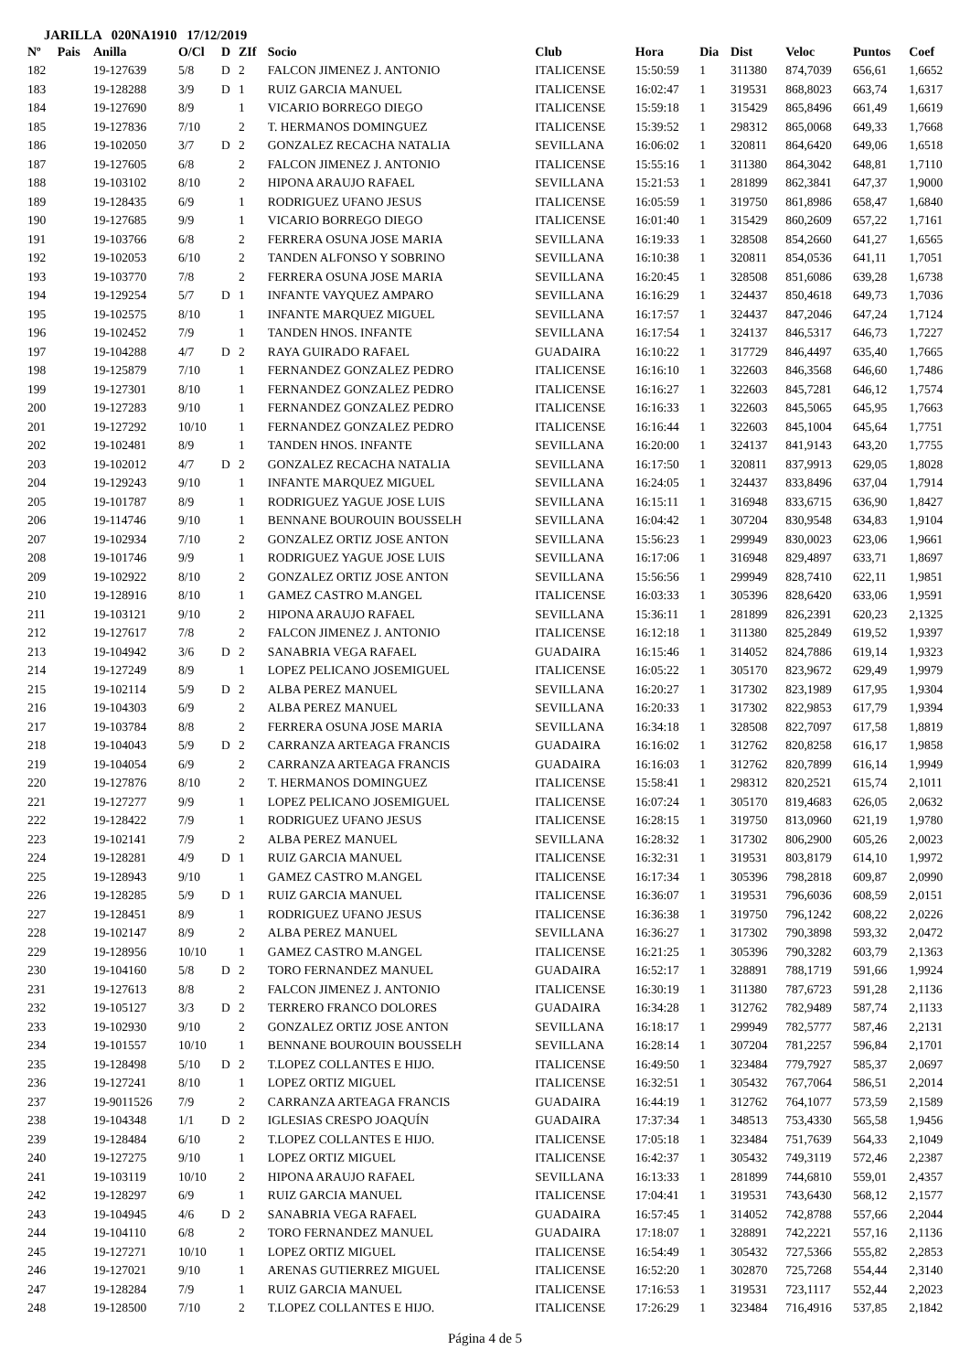JARILLA 020NA1910 17/12/2019
| Nº | Pais | Anilla | O/Cl | D | ZIf | Socio | Club | Hora | Dia | Dist | Veloc | Puntos | Coef |
| --- | --- | --- | --- | --- | --- | --- | --- | --- | --- | --- | --- | --- | --- |
| 182 | | 19-127639 | 5/8 | D | 2 | FALCON JIMENEZ J. ANTONIO | ITALICENSE | 15:50:59 | 1 | 311380 | 874,7039 | 656,61 | 1,6652 |
| 183 | | 19-128288 | 3/9 | D | 1 | RUIZ GARCIA MANUEL | ITALICENSE | 16:02:47 | 1 | 319531 | 868,8023 | 663,74 | 1,6317 |
| 184 | | 19-127690 | 8/9 | | 1 | VICARIO BORREGO DIEGO | ITALICENSE | 15:59:18 | 1 | 315429 | 865,8496 | 661,49 | 1,6619 |
| 185 | | 19-127836 | 7/10 | | 2 | T. HERMANOS DOMINGUEZ | ITALICENSE | 15:39:52 | 1 | 298312 | 865,0068 | 649,33 | 1,7668 |
| 186 | | 19-102050 | 3/7 | D | 2 | GONZALEZ RECACHA NATALIA | SEVILLANA | 16:06:02 | 1 | 320811 | 864,6420 | 649,06 | 1,6518 |
| 187 | | 19-127605 | 6/8 | | 2 | FALCON JIMENEZ J. ANTONIO | ITALICENSE | 15:55:16 | 1 | 311380 | 864,3042 | 648,81 | 1,7110 |
| 188 | | 19-103102 | 8/10 | | 2 | HIPONA ARAUJO RAFAEL | SEVILLANA | 15:21:53 | 1 | 281899 | 862,3841 | 647,37 | 1,9000 |
| 189 | | 19-128435 | 6/9 | | 1 | RODRIGUEZ UFANO JESUS | ITALICENSE | 16:05:59 | 1 | 319750 | 861,8986 | 658,47 | 1,6840 |
| 190 | | 19-127685 | 9/9 | | 1 | VICARIO BORREGO DIEGO | ITALICENSE | 16:01:40 | 1 | 315429 | 860,2609 | 657,22 | 1,7161 |
| 191 | | 19-103766 | 6/8 | | 2 | FERRERA OSUNA JOSE MARIA | SEVILLANA | 16:19:33 | 1 | 328508 | 854,2660 | 641,27 | 1,6565 |
| 192 | | 19-102053 | 6/10 | | 2 | TANDEN ALFONSO Y SOBRINO | SEVILLANA | 16:10:38 | 1 | 320811 | 854,0536 | 641,11 | 1,7051 |
| 193 | | 19-103770 | 7/8 | | 2 | FERRERA OSUNA JOSE MARIA | SEVILLANA | 16:20:45 | 1 | 328508 | 851,6086 | 639,28 | 1,6738 |
| 194 | | 19-129254 | 5/7 | D | 1 | INFANTE VAYQUEZ AMPARO | SEVILLANA | 16:16:29 | 1 | 324437 | 850,4618 | 649,73 | 1,7036 |
| 195 | | 19-102575 | 8/10 | | 1 | INFANTE MARQUEZ MIGUEL | SEVILLANA | 16:17:57 | 1 | 324437 | 847,2046 | 647,24 | 1,7124 |
| 196 | | 19-102452 | 7/9 | | 1 | TANDEN HNOS. INFANTE | SEVILLANA | 16:17:54 | 1 | 324137 | 846,5317 | 646,73 | 1,7227 |
| 197 | | 19-104288 | 4/7 | D | 2 | RAYA GUIRADO RAFAEL | GUADAIRA | 16:10:22 | 1 | 317729 | 846,4497 | 635,40 | 1,7665 |
| 198 | | 19-125879 | 7/10 | | 1 | FERNANDEZ GONZALEZ PEDRO | ITALICENSE | 16:16:10 | 1 | 322603 | 846,3568 | 646,60 | 1,7486 |
| 199 | | 19-127301 | 8/10 | | 1 | FERNANDEZ GONZALEZ PEDRO | ITALICENSE | 16:16:27 | 1 | 322603 | 845,7281 | 646,12 | 1,7574 |
| 200 | | 19-127283 | 9/10 | | 1 | FERNANDEZ GONZALEZ PEDRO | ITALICENSE | 16:16:33 | 1 | 322603 | 845,5065 | 645,95 | 1,7663 |
| 201 | | 19-127292 | 10/10 | | 1 | FERNANDEZ GONZALEZ PEDRO | ITALICENSE | 16:16:44 | 1 | 322603 | 845,1004 | 645,64 | 1,7751 |
| 202 | | 19-102481 | 8/9 | | 1 | TANDEN HNOS. INFANTE | SEVILLANA | 16:20:00 | 1 | 324137 | 841,9143 | 643,20 | 1,7755 |
| 203 | | 19-102012 | 4/7 | D | 2 | GONZALEZ RECACHA NATALIA | SEVILLANA | 16:17:50 | 1 | 320811 | 837,9913 | 629,05 | 1,8028 |
| 204 | | 19-129243 | 9/10 | | 1 | INFANTE MARQUEZ MIGUEL | SEVILLANA | 16:24:05 | 1 | 324437 | 833,8496 | 637,04 | 1,7914 |
| 205 | | 19-101787 | 8/9 | | 1 | RODRIGUEZ YAGUE JOSE LUIS | SEVILLANA | 16:15:11 | 1 | 316948 | 833,6715 | 636,90 | 1,8427 |
| 206 | | 19-114746 | 9/10 | | 1 | BENNANE BOUROUIN BOUSSELH | SEVILLANA | 16:04:42 | 1 | 307204 | 830,9548 | 634,83 | 1,9104 |
| 207 | | 19-102934 | 7/10 | | 2 | GONZALEZ ORTIZ JOSE ANTON | SEVILLANA | 15:56:23 | 1 | 299949 | 830,0023 | 623,06 | 1,9661 |
| 208 | | 19-101746 | 9/9 | | 1 | RODRIGUEZ YAGUE JOSE LUIS | SEVILLANA | 16:17:06 | 1 | 316948 | 829,4897 | 633,71 | 1,8697 |
| 209 | | 19-102922 | 8/10 | | 2 | GONZALEZ ORTIZ JOSE ANTON | SEVILLANA | 15:56:56 | 1 | 299949 | 828,7410 | 622,11 | 1,9851 |
| 210 | | 19-128916 | 8/10 | | 1 | GAMEZ CASTRO M.ANGEL | ITALICENSE | 16:03:33 | 1 | 305396 | 828,6420 | 633,06 | 1,9591 |
| 211 | | 19-103121 | 9/10 | | 2 | HIPONA ARAUJO RAFAEL | SEVILLANA | 15:36:11 | 1 | 281899 | 826,2391 | 620,23 | 2,1325 |
| 212 | | 19-127617 | 7/8 | | 2 | FALCON JIMENEZ J. ANTONIO | ITALICENSE | 16:12:18 | 1 | 311380 | 825,2849 | 619,52 | 1,9397 |
| 213 | | 19-104942 | 3/6 | D | 2 | SANABRIA VEGA RAFAEL | GUADAIRA | 16:15:46 | 1 | 314052 | 824,7886 | 619,14 | 1,9323 |
| 214 | | 19-127249 | 8/9 | | 1 | LOPEZ PELICANO JOSEMIGUEL | ITALICENSE | 16:05:22 | 1 | 305170 | 823,9672 | 629,49 | 1,9979 |
| 215 | | 19-102114 | 5/9 | D | 2 | ALBA PEREZ MANUEL | SEVILLANA | 16:20:27 | 1 | 317302 | 823,1989 | 617,95 | 1,9304 |
| 216 | | 19-104303 | 6/9 | | 2 | ALBA PEREZ MANUEL | SEVILLANA | 16:20:33 | 1 | 317302 | 822,9853 | 617,79 | 1,9394 |
| 217 | | 19-103784 | 8/8 | | 2 | FERRERA OSUNA JOSE MARIA | SEVILLANA | 16:34:18 | 1 | 328508 | 822,7097 | 617,58 | 1,8819 |
| 218 | | 19-104043 | 5/9 | D | 2 | CARRANZA ARTEAGA FRANCIS | GUADAIRA | 16:16:02 | 1 | 312762 | 820,8258 | 616,17 | 1,9858 |
| 219 | | 19-104054 | 6/9 | | 2 | CARRANZA ARTEAGA FRANCIS | GUADAIRA | 16:16:03 | 1 | 312762 | 820,7899 | 616,14 | 1,9949 |
| 220 | | 19-127876 | 8/10 | | 2 | T. HERMANOS DOMINGUEZ | ITALICENSE | 15:58:41 | 1 | 298312 | 820,2521 | 615,74 | 2,1011 |
| 221 | | 19-127277 | 9/9 | | 1 | LOPEZ PELICANO JOSEMIGUEL | ITALICENSE | 16:07:24 | 1 | 305170 | 819,4683 | 626,05 | 2,0632 |
| 222 | | 19-128422 | 7/9 | | 1 | RODRIGUEZ UFANO JESUS | ITALICENSE | 16:28:15 | 1 | 319750 | 813,0960 | 621,19 | 1,9780 |
| 223 | | 19-102141 | 7/9 | | 2 | ALBA PEREZ MANUEL | SEVILLANA | 16:28:32 | 1 | 317302 | 806,2900 | 605,26 | 2,0023 |
| 224 | | 19-128281 | 4/9 | D | 1 | RUIZ GARCIA MANUEL | ITALICENSE | 16:32:31 | 1 | 319531 | 803,8179 | 614,10 | 1,9972 |
| 225 | | 19-128943 | 9/10 | | 1 | GAMEZ CASTRO M.ANGEL | ITALICENSE | 16:17:34 | 1 | 305396 | 798,2818 | 609,87 | 2,0990 |
| 226 | | 19-128285 | 5/9 | D | 1 | RUIZ GARCIA MANUEL | ITALICENSE | 16:36:07 | 1 | 319531 | 796,6036 | 608,59 | 2,0151 |
| 227 | | 19-128451 | 8/9 | | 1 | RODRIGUEZ UFANO JESUS | ITALICENSE | 16:36:38 | 1 | 319750 | 796,1242 | 608,22 | 2,0226 |
| 228 | | 19-102147 | 8/9 | | 2 | ALBA PEREZ MANUEL | SEVILLANA | 16:36:27 | 1 | 317302 | 790,3898 | 593,32 | 2,0472 |
| 229 | | 19-128956 | 10/10 | | 1 | GAMEZ CASTRO M.ANGEL | ITALICENSE | 16:21:25 | 1 | 305396 | 790,3282 | 603,79 | 2,1363 |
| 230 | | 19-104160 | 5/8 | D | 2 | TORO FERNANDEZ MANUEL | GUADAIRA | 16:52:17 | 1 | 328891 | 788,1719 | 591,66 | 1,9924 |
| 231 | | 19-127613 | 8/8 | | 2 | FALCON JIMENEZ J. ANTONIO | ITALICENSE | 16:30:19 | 1 | 311380 | 787,6723 | 591,28 | 2,1136 |
| 232 | | 19-105127 | 3/3 | D | 2 | TERRERO FRANCO DOLORES | GUADAIRA | 16:34:28 | 1 | 312762 | 782,9489 | 587,74 | 2,1133 |
| 233 | | 19-102930 | 9/10 | | 2 | GONZALEZ ORTIZ JOSE ANTON | SEVILLANA | 16:18:17 | 1 | 299949 | 782,5777 | 587,46 | 2,2131 |
| 234 | | 19-101557 | 10/10 | | 1 | BENNANE BOUROUIN BOUSSELH | SEVILLANA | 16:28:14 | 1 | 307204 | 781,2257 | 596,84 | 2,1701 |
| 235 | | 19-128498 | 5/10 | D | 2 | T.LOPEZ COLLANTES E HIJO. | ITALICENSE | 16:49:50 | 1 | 323484 | 779,7927 | 585,37 | 2,0697 |
| 236 | | 19-127241 | 8/10 | | 1 | LOPEZ ORTIZ MIGUEL | ITALICENSE | 16:32:51 | 1 | 305432 | 767,7064 | 586,51 | 2,2014 |
| 237 | | 19-9011526 | 7/9 | | 2 | CARRANZA ARTEAGA FRANCIS | GUADAIRA | 16:44:19 | 1 | 312762 | 764,1077 | 573,59 | 2,1589 |
| 238 | | 19-104348 | 1/1 | D | 2 | IGLESIAS CRESPO JOAQUÍN | GUADAIRA | 17:37:34 | 1 | 348513 | 753,4330 | 565,58 | 1,9456 |
| 239 | | 19-128484 | 6/10 | | 2 | T.LOPEZ COLLANTES E HIJO. | ITALICENSE | 17:05:18 | 1 | 323484 | 751,7639 | 564,33 | 2,1049 |
| 240 | | 19-127275 | 9/10 | | 1 | LOPEZ ORTIZ MIGUEL | ITALICENSE | 16:42:37 | 1 | 305432 | 749,3119 | 572,46 | 2,2387 |
| 241 | | 19-103119 | 10/10 | | 2 | HIPONA ARAUJO RAFAEL | SEVILLANA | 16:13:33 | 1 | 281899 | 744,6810 | 559,01 | 2,4357 |
| 242 | | 19-128297 | 6/9 | | 1 | RUIZ GARCIA MANUEL | ITALICENSE | 17:04:41 | 1 | 319531 | 743,6430 | 568,12 | 2,1577 |
| 243 | | 19-104945 | 4/6 | D | 2 | SANABRIA VEGA RAFAEL | GUADAIRA | 16:57:45 | 1 | 314052 | 742,8788 | 557,66 | 2,2044 |
| 244 | | 19-104110 | 6/8 | | 2 | TORO FERNANDEZ MANUEL | GUADAIRA | 17:18:07 | 1 | 328891 | 742,2221 | 557,16 | 2,1136 |
| 245 | | 19-127271 | 10/10 | | 1 | LOPEZ ORTIZ MIGUEL | ITALICENSE | 16:54:49 | 1 | 305432 | 727,5366 | 555,82 | 2,2853 |
| 246 | | 19-127021 | 9/10 | | 1 | ARENAS GUTIERREZ MIGUEL | ITALICENSE | 16:52:20 | 1 | 302870 | 725,7268 | 554,44 | 2,3140 |
| 247 | | 19-128284 | 7/9 | | 1 | RUIZ GARCIA MANUEL | ITALICENSE | 17:16:53 | 1 | 319531 | 723,1117 | 552,44 | 2,2023 |
| 248 | | 19-128500 | 7/10 | | 2 | T.LOPEZ COLLANTES E HIJO. | ITALICENSE | 17:26:29 | 1 | 323484 | 716,4916 | 537,85 | 2,1842 |
Página 4 de 5